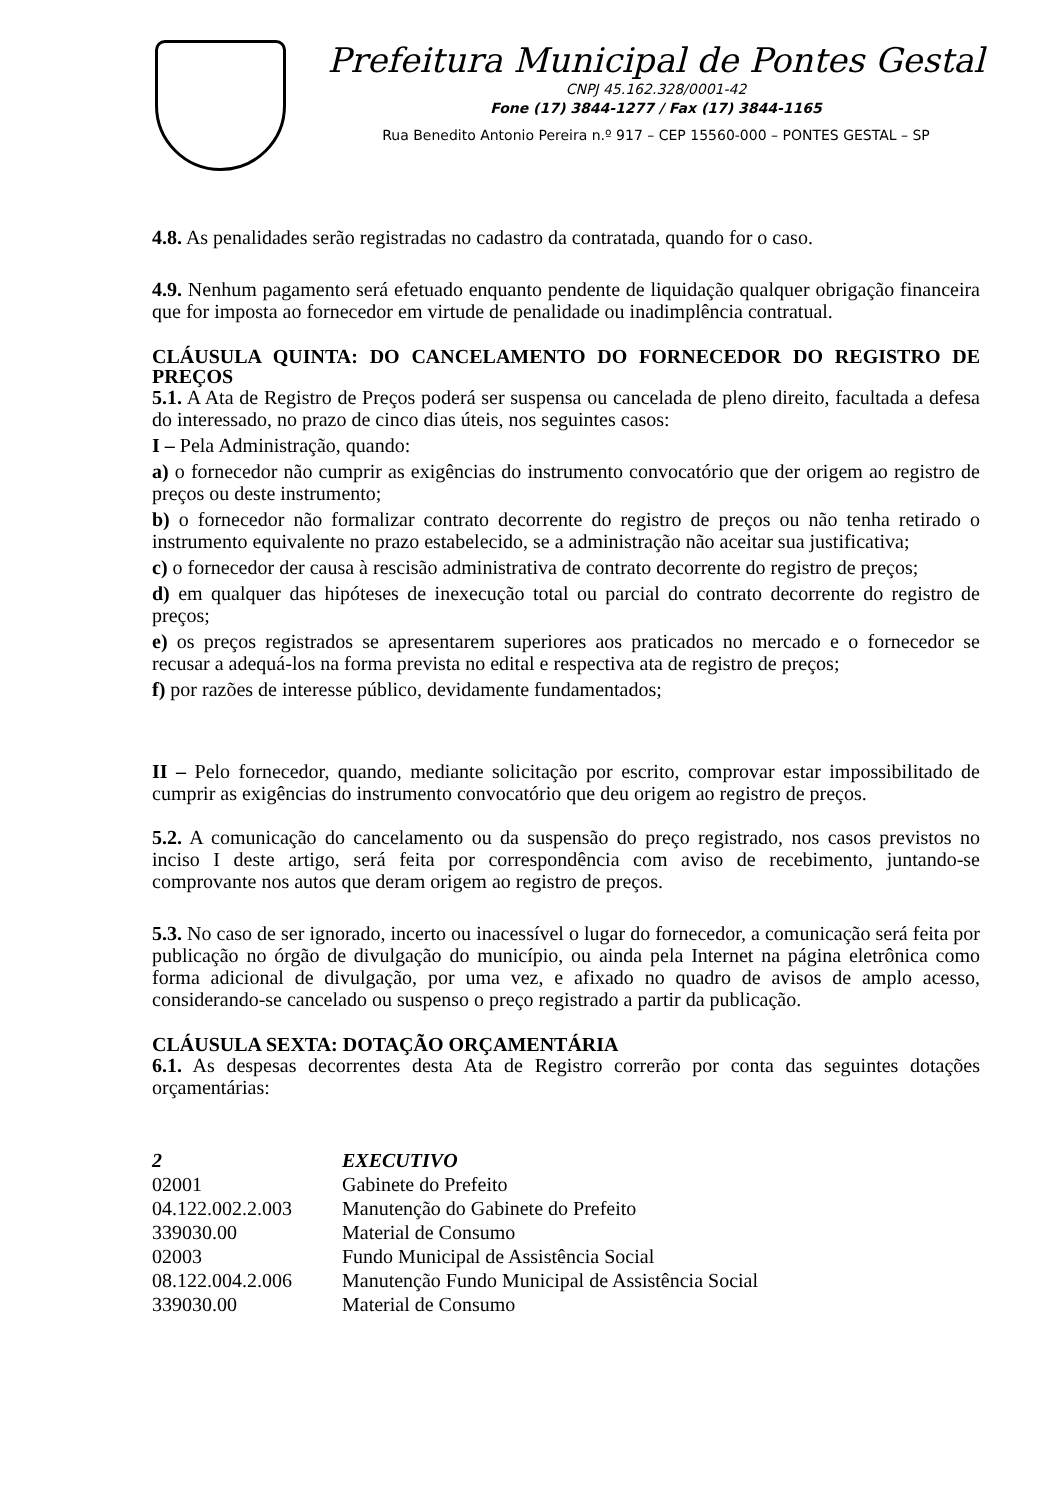Prefeitura Municipal de Pontes Gestal
CNPJ 45.162.328/0001-42
Fone (17) 3844-1277 / Fax (17) 3844-1165
Rua Benedito Antonio Pereira n.º 917 – CEP 15560-000 – PONTES GESTAL – SP
4.8. As penalidades serão registradas no cadastro da contratada, quando for o caso.
4.9. Nenhum pagamento será efetuado enquanto pendente de liquidação qualquer obrigação financeira que for imposta ao fornecedor em virtude de penalidade ou inadimplência contratual.
CLÁUSULA QUINTA: DO CANCELAMENTO DO FORNECEDOR DO REGISTRO DE PREÇOS
5.1. A Ata de Registro de Preços poderá ser suspensa ou cancelada de pleno direito, facultada a defesa do interessado, no prazo de cinco dias úteis, nos seguintes casos:
I – Pela Administração, quando:
a) o fornecedor não cumprir as exigências do instrumento convocatório que der origem ao registro de preços ou deste instrumento;
b) o fornecedor não formalizar contrato decorrente do registro de preços ou não tenha retirado o instrumento equivalente no prazo estabelecido, se a administração não aceitar sua justificativa;
c) o fornecedor der causa à rescisão administrativa de contrato decorrente do registro de preços;
d) em qualquer das hipóteses de inexecução total ou parcial do contrato decorrente do registro de preços;
e) os preços registrados se apresentarem superiores aos praticados no mercado e o fornecedor se recusar a adequá-los na forma prevista no edital e respectiva ata de registro de preços;
f) por razões de interesse público, devidamente fundamentados;
II – Pelo fornecedor, quando, mediante solicitação por escrito, comprovar estar impossibilitado de cumprir as exigências do instrumento convocatório que deu origem ao registro de preços.
5.2. A comunicação do cancelamento ou da suspensão do preço registrado, nos casos previstos no inciso I deste artigo, será feita por correspondência com aviso de recebimento, juntando-se comprovante nos autos que deram origem ao registro de preços.
5.3. No caso de ser ignorado, incerto ou inacessível o lugar do fornecedor, a comunicação será feita por publicação no órgão de divulgação do município, ou ainda pela Internet na página eletrônica como forma adicional de divulgação, por uma vez, e afixado no quadro de avisos de amplo acesso, considerando-se cancelado ou suspenso o preço registrado a partir da publicação.
CLÁUSULA SEXTA: DOTAÇÃO ORÇAMENTÁRIA
6.1. As despesas decorrentes desta Ata de Registro correrão por conta das seguintes dotações orçamentárias:
| 2 | EXECUTIVO |
| --- | --- |
| 02001 | Gabinete do Prefeito |
| 04.122.002.2.003 | Manutenção do Gabinete do Prefeito |
| 339030.00 | Material de Consumo |
| 02003 | Fundo Municipal de Assistência Social |
| 08.122.004.2.006 | Manutenção Fundo Municipal de Assistência Social |
| 339030.00 | Material de Consumo |